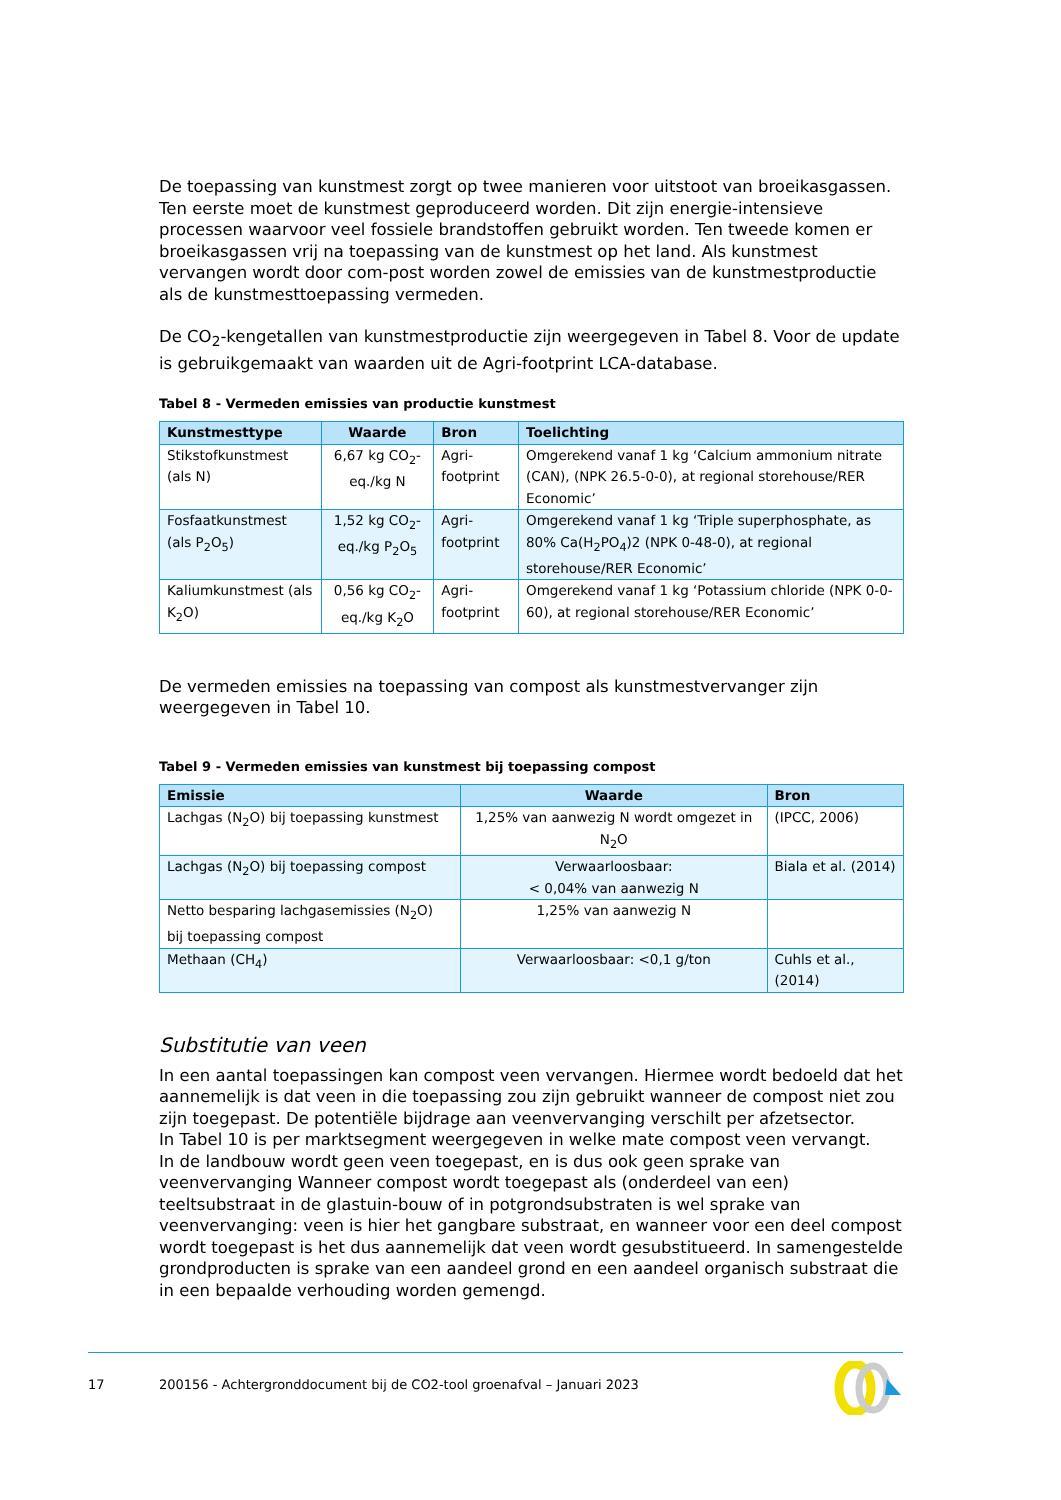De toepassing van kunstmest zorgt op twee manieren voor uitstoot van broeikasgassen. Ten eerste moet de kunstmest geproduceerd worden. Dit zijn energie-intensieve processen waarvoor veel fossiele brandstoffen gebruikt worden. Ten tweede komen er broeikasgassen vrij na toepassing van de kunstmest op het land. Als kunstmest vervangen wordt door com-post worden zowel de emissies van de kunstmestproductie als de kunstmesttoepassing vermeden.
De CO<sub>2</sub>-kengetallen van kunstmestproductie zijn weergegeven in Tabel 8. Voor de update is gebruikgemaakt van waarden uit de Agri-footprint LCA-database.
Tabel 8 - Vermeden emissies van productie kunstmest
| Kunstmesttype | Waarde | Bron | Toelichting |
| --- | --- | --- | --- |
| Stikstofkunstmest (als N) | 6,67 kg CO<sub>2</sub>-eq./kg N | Agri-footprint | Omgerekend vanaf 1 kg ‘Calcium ammonium nitrate (CAN), (NPK 26.5-0-0), at regional storehouse/RER Economic’ |
| Fosfaatkunstmest (als P<sub>2</sub>O<sub>5</sub>) | 1,52 kg CO<sub>2</sub>-eq./kg P<sub>2</sub>O<sub>5</sub> | Agri-footprint | Omgerekend vanaf 1 kg ‘Triple superphosphate, as 80% Ca(H<sub>2</sub>PO<sub>4</sub>)2 (NPK 0-48-0), at regional storehouse/RER Economic’ |
| Kaliumkunstmest (als K<sub>2</sub>O) | 0,56 kg CO<sub>2</sub>-eq./kg K<sub>2</sub>O | Agri-footprint | Omgerekend vanaf 1 kg ‘Potassium chloride (NPK 0-0-60), at regional storehouse/RER Economic’ |
De vermeden emissies na toepassing van compost als kunstmestvervanger zijn weergegeven in Tabel 10.
Tabel 9 - Vermeden emissies van kunstmest bij toepassing compost
| Emissie | Waarde | Bron |
| --- | --- | --- |
| Lachgas (N<sub>2</sub>O) bij toepassing kunstmest | 1,25% van aanwezig N wordt omgezet in N<sub>2</sub>O | (IPCC, 2006) |
| Lachgas (N<sub>2</sub>O) bij toepassing compost | Verwaarloosbaar: < 0,04% van aanwezig N | Biala et al. (2014) |
| Netto besparing lachgasemissies (N<sub>2</sub>O) bij toepassing compost | 1,25% van aanwezig N | |
| Methaan (CH<sub>4</sub>) | Verwaarloosbaar: <0,1 g/ton | Cuhls et al., (2014) |
Substitutie van veen
In een aantal toepassingen kan compost veen vervangen. Hiermee wordt bedoeld dat het aannemelijk is dat veen in die toepassing zou zijn gebruikt wanneer de compost niet zou zijn toegepast. De potentiële bijdrage aan veenvervanging verschilt per afzetsector.
In Tabel 10 is per marktsegment weergegeven in welke mate compost veen vervangt.
In de landbouw wordt geen veen toegepast, en is dus ook geen sprake van veenvervanging Wanneer compost wordt toegepast als (onderdeel van een) teeltsubstraat in de glastuin-bouw of in potgrondsubstraten is wel sprake van veenvervanging: veen is hier het gangbare substraat, en wanneer voor een deel compost wordt toegepast is het dus aannemelijk dat veen wordt gesubstitueerd. In samengestelde grondproducten is sprake van een aandeel grond en een aandeel organisch substraat die in een bepaalde verhouding worden gemengd.
17 200156 - Achtergronddocument bij de CO2-tool groenafval – Januari 2023